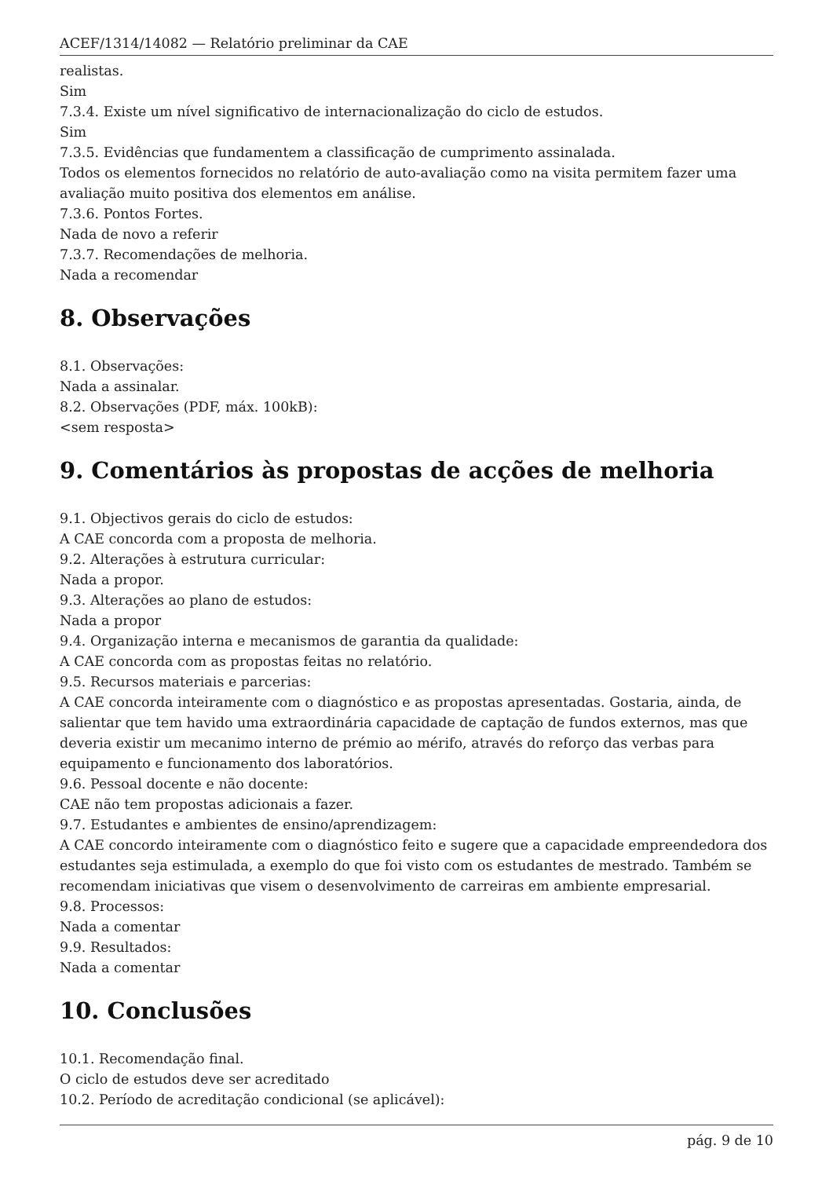ACEF/1314/14082 — Relatório preliminar da CAE
realistas.
Sim
7.3.4. Existe um nível significativo de internacionalização do ciclo de estudos.
Sim
7.3.5. Evidências que fundamentem a classificação de cumprimento assinalada.
Todos os elementos fornecidos no relatório de auto-avaliação como na visita permitem fazer uma avaliação muito positiva dos elementos em análise.
7.3.6. Pontos Fortes.
Nada de novo a referir
7.3.7. Recomendações de melhoria.
Nada a recomendar
8. Observações
8.1. Observações:
Nada a assinalar.
8.2. Observações (PDF, máx. 100kB):
<sem resposta>
9. Comentários às propostas de acções de melhoria
9.1. Objectivos gerais do ciclo de estudos:
A CAE concorda com a proposta de melhoria.
9.2. Alterações à estrutura curricular:
Nada a propor.
9.3. Alterações ao plano de estudos:
Nada a propor
9.4. Organização interna e mecanismos de garantia da qualidade:
A CAE concorda com as propostas feitas no relatório.
9.5. Recursos materiais e parcerias:
A CAE concorda inteiramente com o diagnóstico e as propostas apresentadas. Gostaria, ainda, de salientar que tem havido uma extraordinária capacidade de captação de fundos externos, mas que deveria existir um mecanimo interno de prémio ao mérifo, através do reforço das verbas para equipamento e funcionamento dos laboratórios.
9.6. Pessoal docente e não docente:
CAE não tem propostas adicionais a fazer.
9.7. Estudantes e ambientes de ensino/aprendizagem:
A CAE concordo inteiramente com o diagnóstico feito e sugere que a capacidade empreendedora dos estudantes seja estimulada, a exemplo do que foi visto com os estudantes de mestrado. Também se recomendam iniciativas que visem o desenvolvimento de carreiras em ambiente empresarial.
9.8. Processos:
Nada a comentar
9.9. Resultados:
Nada a comentar
10. Conclusões
10.1. Recomendação final.
O ciclo de estudos deve ser acreditado
10.2. Período de acreditação condicional (se aplicável):
pág. 9 de 10